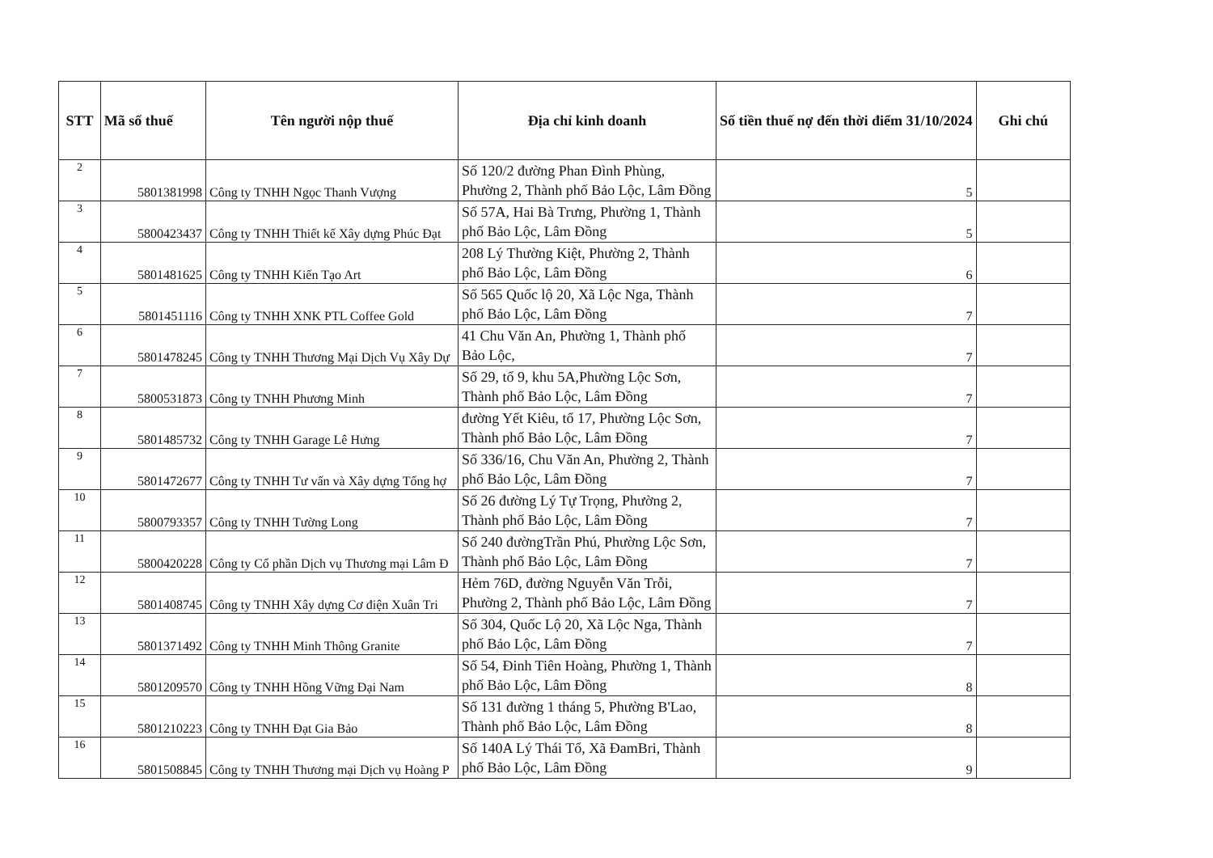| STT | Mã số thuế | Tên người nộp thuế | Địa chỉ kinh doanh | Số tiền thuế nợ đến thời điểm 31/10/2024 | Ghi chú |
| --- | --- | --- | --- | --- | --- |
| 2 | 5801381998 | Công ty TNHH Ngọc Thanh Vượng | Số 120/2 đường Phan Đình Phùng, Phường 2, Thành phố Bảo Lộc, Lâm Đồng | 5 | |
| 3 | 5800423437 | Công ty TNHH Thiết kế Xây dựng Phúc Đạt | Số 57A, Hai Bà Trưng, Phường 1, Thành phố Bảo Lộc, Lâm Đồng | 5 | |
| 4 | 5801481625 | Công ty TNHH Kiến Tạo Art | 208 Lý Thường Kiệt, Phường 2, Thành phố Bảo Lộc, Lâm Đồng | 6 | |
| 5 | 5801451116 | Công ty TNHH XNK PTL Coffee Gold | Số 565 Quốc lộ 20, Xã Lộc Nga, Thành phố Bảo Lộc, Lâm Đồng | 7 | |
| 6 | 5801478245 | Công ty TNHH Thương Mại Dịch Vụ Xây Dự | 41 Chu Văn An, Phường 1, Thành phố Bảo Lộc, | 7 | |
| 7 | 5800531873 | Công ty TNHH Phương Minh | Số 29, tổ 9, khu 5A,Phường Lộc Sơn, Thành phố Bảo Lộc, Lâm Đồng | 7 | |
| 8 | 5801485732 | Công ty TNHH Garage Lê Hưng | đường Yết Kiêu, tổ 17, Phường Lộc Sơn, Thành phố Bảo Lộc, Lâm Đồng | 7 | |
| 9 | 5801472677 | Công ty TNHH Tư vấn và Xây dựng Tổng hợ | Số 336/16, Chu Văn An, Phường 2, Thành phố Bảo Lộc, Lâm Đồng | 7 | |
| 10 | 5800793357 | Công ty TNHH Tường Long | Số 26 đường Lý Tự Trọng, Phường 2, Thành phố Bảo Lộc, Lâm Đồng | 7 | |
| 11 | 5800420228 | Công ty Cổ phần Dịch vụ Thương mại Lâm Đ | Số 240 đườngTrần Phú, Phường Lộc Sơn, Thành phố Bảo Lộc, Lâm Đồng | 7 | |
| 12 | 5801408745 | Công ty TNHH Xây dựng Cơ điện Xuân Tri | Hẻm 76D, đường Nguyễn Văn Trỗi, Phường 2, Thành phố Bảo Lộc, Lâm Đồng | 7 | |
| 13 | 5801371492 | Công ty TNHH Minh Thông Granite | Số 304, Quốc Lộ 20, Xã Lộc Nga, Thành phố Bảo Lộc, Lâm Đồng | 7 | |
| 14 | 5801209570 | Công ty TNHH Hồng Vững Đại Nam | Số 54, Đinh Tiên Hoàng, Phường 1, Thành phố Bảo Lộc, Lâm Đồng | 8 | |
| 15 | 5801210223 | Công ty TNHH Đạt Gia Bảo | Số 131 đường 1 tháng 5, Phường B'Lao, Thành phố Bảo Lộc, Lâm Đồng | 8 | |
| 16 | 5801508845 | Công ty TNHH Thương mại Dịch vụ Hoàng P | Số 140A Lý Thái Tổ, Xã ĐamBri, Thành phố Bảo Lộc, Lâm Đồng | 9 | |